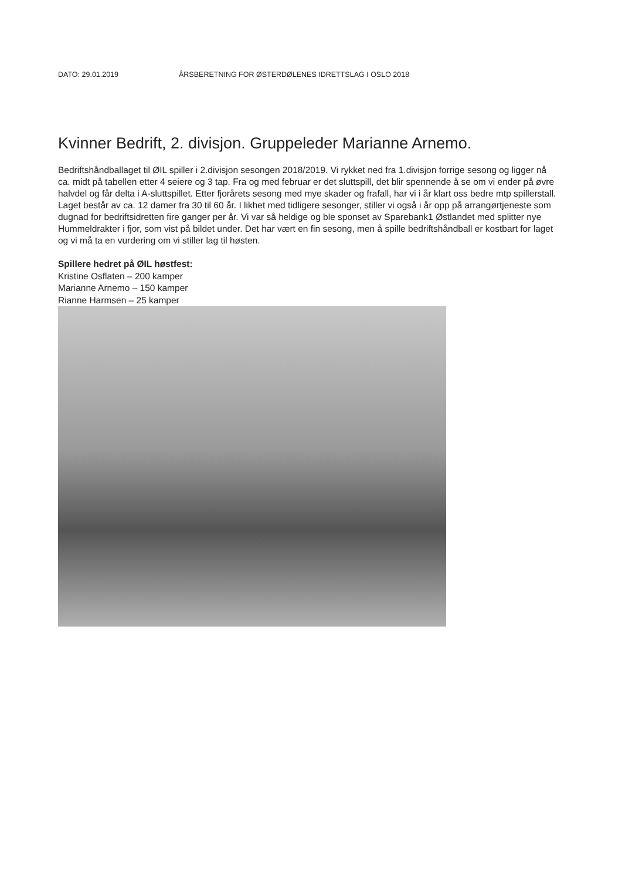DATO: 29.01.2019 ÅRSBERETNING FOR ØSTERDØLENES IDRETTSLAG I OSLO 2018
Kvinner Bedrift, 2. divisjon. Gruppeleder Marianne Arnemo.
Bedriftshåndballaget til ØIL spiller i 2.divisjon sesongen 2018/2019. Vi rykket ned fra 1.divisjon forrige sesong og ligger nå ca. midt på tabellen etter 4 seiere og 3 tap. Fra og med februar er det sluttspill, det blir spennende å se om vi ender på øvre halvdel og får delta i A-sluttspillet. Etter fjorårets sesong med mye skader og frafall, har vi i år klart oss bedre mtp spillerstall. Laget består av ca. 12 damer fra 30 til 60 år. I likhet med tidligere sesonger, stiller vi også i år opp på arrangørtjeneste som dugnad for bedriftsidretten fire ganger per år. Vi var så heldige og ble sponset av Sparebank1 Østlandet med splitter nye Hummeldrakter i fjor, som vist på bildet under. Det har vært en fin sesong, men å spille bedriftshåndball er kostbart for laget og vi må ta en vurdering om vi stiller lag til høsten.
Spillere hedret på ØIL høstfest:
Kristine Osflaten – 200 kamper
Marianne Arnemo – 150 kamper
Rianne Harmsen – 25 kamper